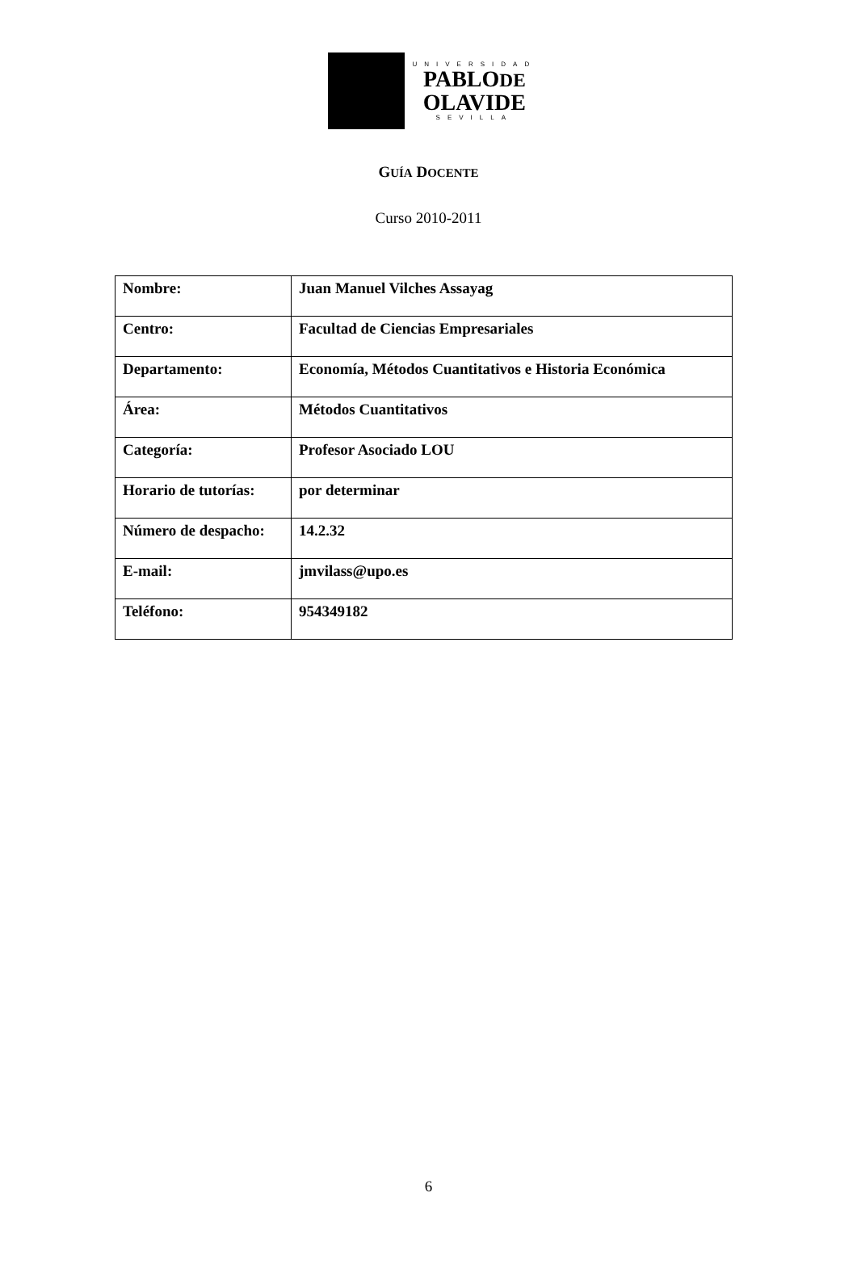UNIVERSIDAD
PABLODE
OLAVIDE
SEVILLA
GUÍA DOCENTE
Curso 2010-2011
| Nombre: | Juan Manuel Vilches Assayag |
| Centro: | Facultad de Ciencias Empresariales |
| Departamento: | Economía, Métodos Cuantitativos e Historia Económica |
| Área: | Métodos Cuantitativos |
| Categoría: | Profesor Asociado LOU |
| Horario de tutorías: | por determinar |
| Número de despacho: | 14.2.32 |
| E-mail: | jmvilass@upo.es |
| Teléfono: | 954349182 |
6